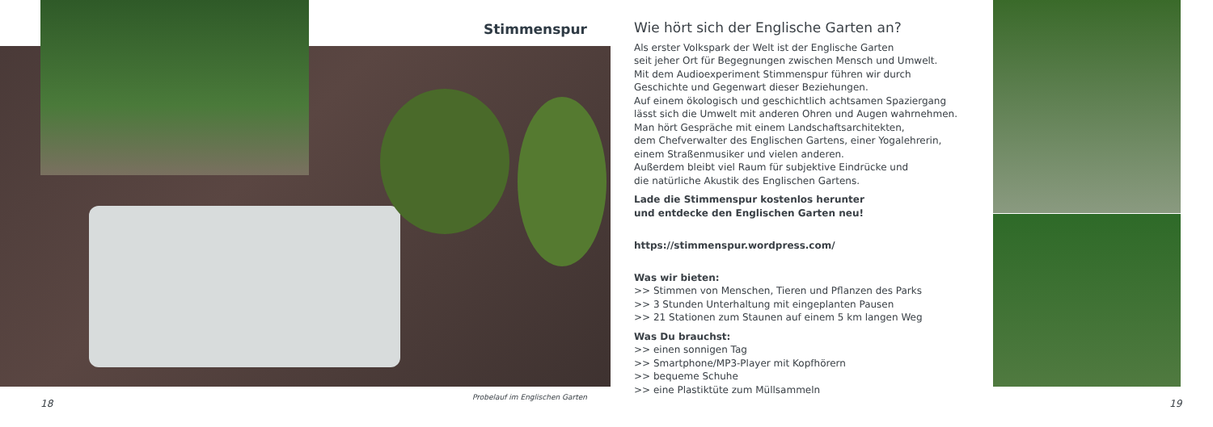Stimmenspur
Wie hört sich der Englische Garten an?
Als erster Volkspark der Welt ist der Englische Garten
seit jeher Ort für Begegnungen zwischen Mensch und Umwelt.
Mit dem Audioexperiment Stimmenspur führen wir durch
Geschichte und Gegenwart dieser Beziehungen.
Auf einem ökologisch und geschichtlich achtsamen Spaziergang
lässt sich die Umwelt mit anderen Ohren und Augen wahrnehmen.
Man hört Gespräche mit einem Landschaftsarchitekten,
dem Chefverwalter des Englischen Gartens, einer Yogalehrerin,
einem Straßenmusiker und vielen anderen.
Außerdem bleibt viel Raum für subjektive Eindrücke und
die natürliche Akustik des Englischen Gartens.
Lade die Stimmenspur kostenlos herunter
und entdecke den Englischen Garten neu!
https://stimmenspur.wordpress.com/
Was wir bieten:
>> Stimmen von Menschen, Tieren und Pflanzen des Parks
>> 3 Stunden Unterhaltung mit eingeplanten Pausen
>> 21 Stationen zum Staunen auf einem 5 km langen Weg
Was Du brauchst:
>> einen sonnigen Tag
>> Smartphone/MP3-Player mit Kopfhörern
>> bequeme Schuhe
>> eine Plastiktüte zum Müllsammeln
Probelauf im Englischen Garten
18 19